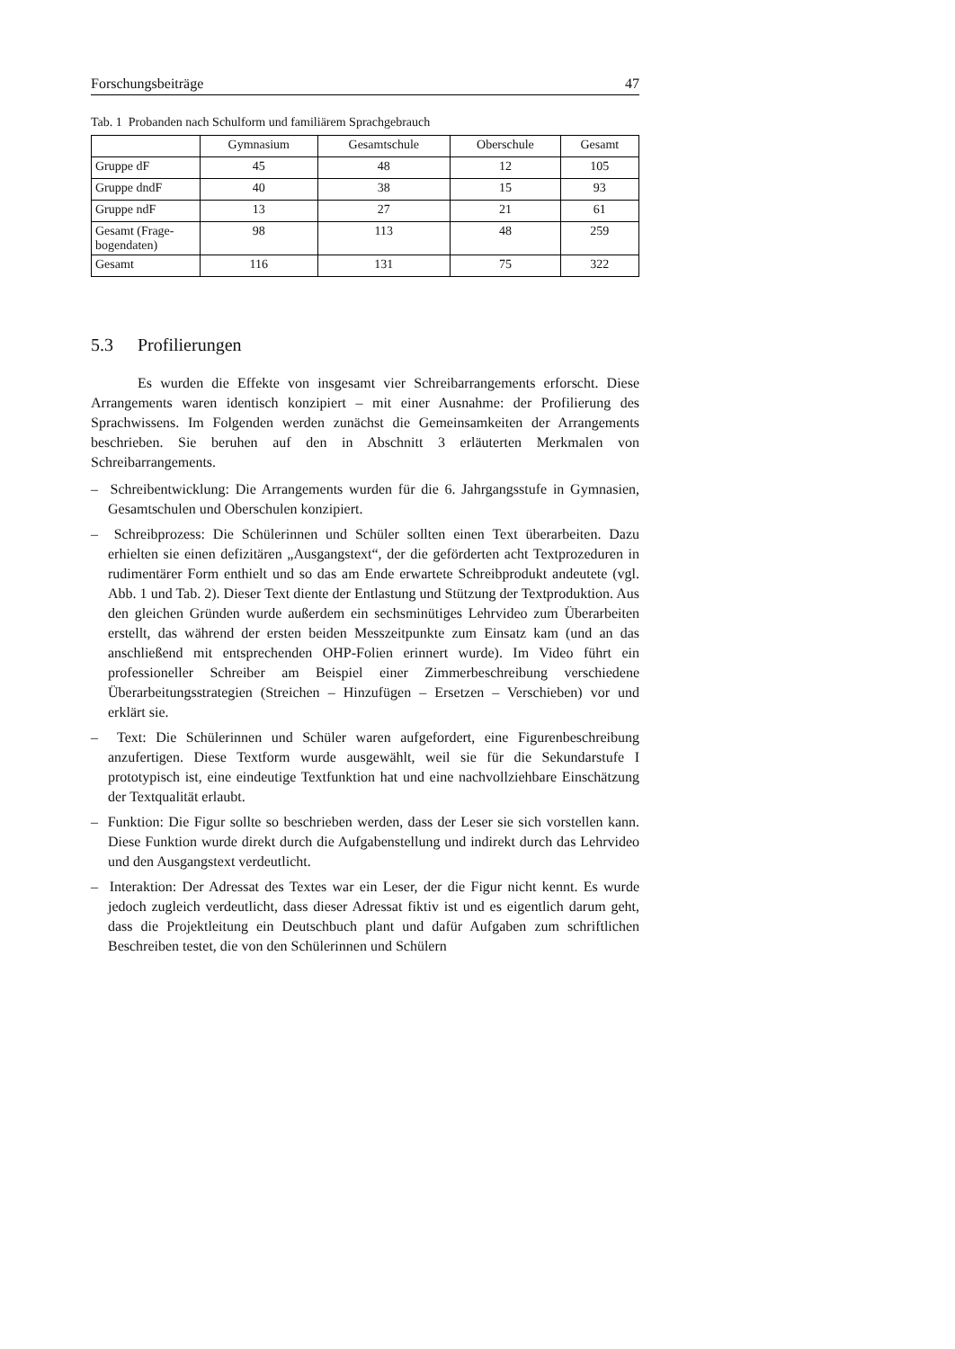Forschungsbeiträge 47
Tab. 1 Probanden nach Schulform und familiärem Sprachgebrauch
| | Gymnasium | Gesamtschule | Oberschule | Gesamt |
| --- | --- | --- | --- | --- |
| Gruppe dF | 45 | 48 | 12 | 105 |
| Gruppe dndF | 40 | 38 | 15 | 93 |
| Gruppe ndF | 13 | 27 | 21 | 61 |
| Gesamt (Frage- bogendaten) | 98 | 113 | 48 | 259 |
| Gesamt | 116 | 131 | 75 | 322 |
5.3 Profilierungen
Es wurden die Effekte von insgesamt vier Schreibarrangements erforscht. Diese Arrangements waren identisch konzipiert – mit einer Ausnahme: der Profilierung des Sprachwissens. Im Folgenden werden zunächst die Gemeinsamkeiten der Arrangements beschrieben. Sie beruhen auf den in Abschnitt 3 erläuterten Merkmalen von Schreibarrangements.
– Schreibentwicklung: Die Arrangements wurden für die 6. Jahrgangsstufe in Gymnasien, Gesamtschulen und Oberschulen konzipiert.
– Schreibprozess: Die Schülerinnen und Schüler sollten einen Text überarbeiten. Dazu erhielten sie einen defizitären „Ausgangstext“, der die geförderten acht Textprozeduren in rudimentärer Form enthielt und so das am Ende erwartete Schreibprodukt andeutete (vgl. Abb. 1 und Tab. 2). Dieser Text diente der Entlastung und Stützung der Textproduktion. Aus den gleichen Gründen wurde außerdem ein sechsminütiges Lehrvideo zum Überarbeiten erstellt, das während der ersten beiden Messzeitpunkte zum Einsatz kam (und an das anschließend mit entsprechenden OHP-Folien erinnert wurde). Im Video führt ein professioneller Schreiber am Beispiel einer Zimmerbeschreibung verschiedene Überarbeitungsstrategien (Streichen – Hinzufügen – Ersetzen – Verschieben) vor und erklärt sie.
– Text: Die Schülerinnen und Schüler waren aufgefordert, eine Figurenbeschreibung anzufertigen. Diese Textform wurde ausgewählt, weil sie für die Sekundarstufe I prototypisch ist, eine eindeutige Textfunktion hat und eine nachvollziehbare Einschätzung der Textqualität erlaubt.
– Funktion: Die Figur sollte so beschrieben werden, dass der Leser sie sich vorstellen kann. Diese Funktion wurde direkt durch die Aufgabenstellung und indirekt durch das Lehrvideo und den Ausgangstext verdeutlicht.
– Interaktion: Der Adressat des Textes war ein Leser, der die Figur nicht kennt. Es wurde jedoch zugleich verdeutlicht, dass dieser Adressat fiktiv ist und es eigentlich darum geht, dass die Projektleitung ein Deutschbuch plant und dafür Aufgaben zum schriftlichen Beschreiben testet, die von den Schülerinnen und Schülern